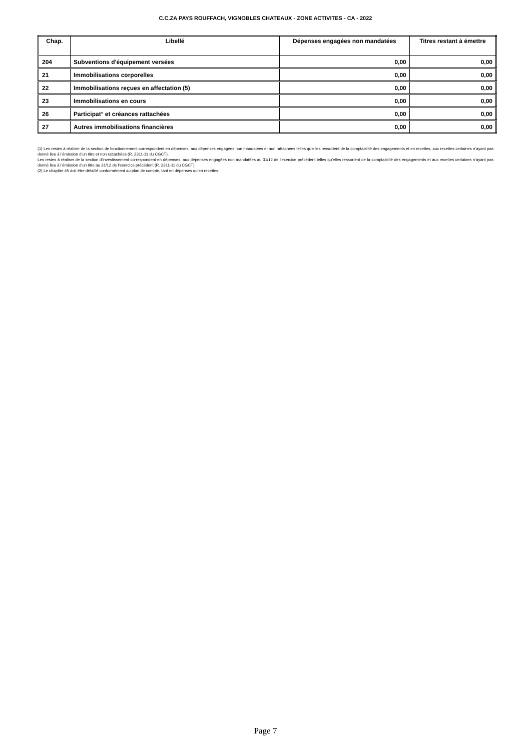C.C.ZA PAYS ROUFFACH, VIGNOBLES CHATEAUX - ZONE ACTIVITES - CA - 2022
| Chap. | Libellé | Dépenses engagées non mandatées | Titres restant à émettre |
| --- | --- | --- | --- |
| 204 | Subventions d'équipement versées | 0,00 | 0,00 |
| 21 | Immobilisations corporelles | 0,00 | 0,00 |
| 22 | Immobilisations reçues en affectation (5) | 0,00 | 0,00 |
| 23 | Immobilisations en cours | 0,00 | 0,00 |
| 26 | Participat° et créances rattachées | 0,00 | 0,00 |
| 27 | Autres immobilisations financières | 0,00 | 0,00 |
(1) Les restes à réaliser de la section de fonctionnement correspondent en dépenses, aux dépenses engagées non mandatées et non rattachées telles qu’elles ressortent de la comptabilité des engagements et en recettes, aux recettes certaines n’ayant pas donné lieu à l’émission d’un titre et non rattachées (R. 2311-11 du CGCT).
Les restes à réaliser de la section d’investissement correspondent en dépenses, aux dépenses engagées non mandatées au 31/12 de l’exercice précédent telles qu’elles ressortent de la comptabilité des engagements et aux recettes certaines n’ayant pas donné lieu à l’émission d’un titre au 31/12 de l’exercice précédent (R. 2311-11 du CGCT).
(2) Le chapitre 45 doit être détaillé conformément au plan de compte, tant en dépenses qu’en recettes.
Page 7